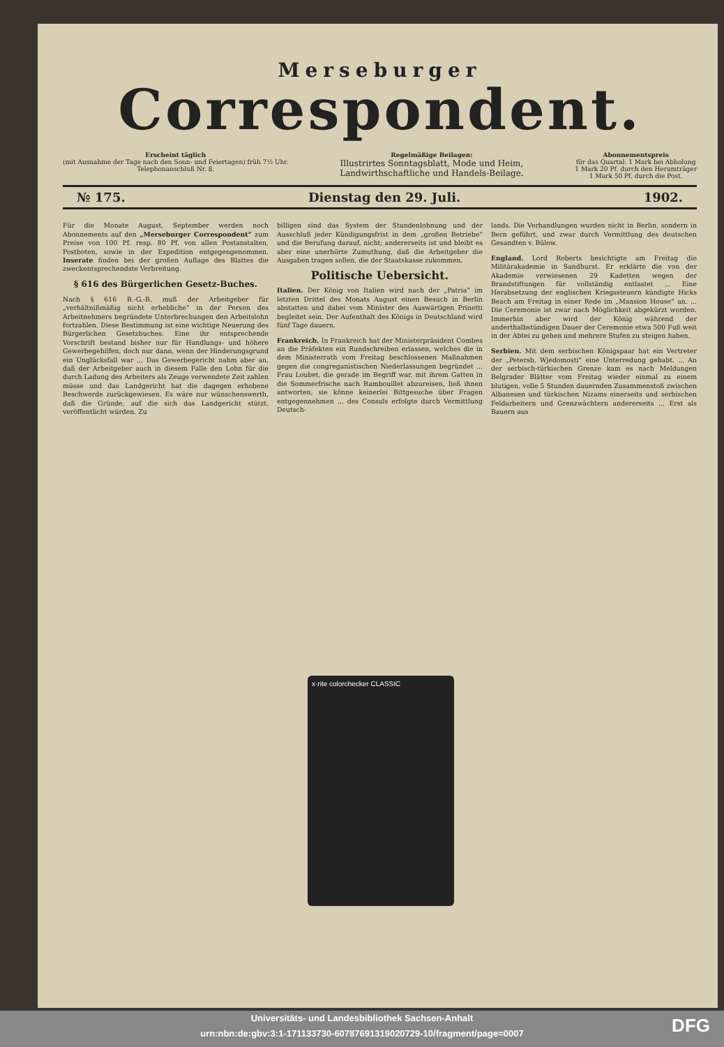Merseburger
Correspondent.
Erscheint täglich
(mit Ausnahme der Tage nach den Sonn- und Feiertagen) früh 7½ Uhr.
Telephonanschluß Nr. 8.
Regelmäßige Beilagen:
Illustrirtes Sonntagsblatt, Mode und Heim,
Landwirthschaftliche und Handels-Beilage.
Abonnementspreis
für das Quartal: 1 Mark bei Abholung
1 Mark 20 Pf. durch den Herumträger
1 Mark 50 Pf. durch die Post.
№ 175. Dienstag den 29. Juli. 1902.
Für die Monate August, September werden noch Abonnements auf den „Merseburger Correspondent“ zum Preise von 100 Pf. resp. 80 Pf. von allen Postanstalten, Postboten, sowie in der Expedition entgegengenommen. Inserate finden bei der großen Auflage des Blattes die zweckentsprechendste Verbreitung.
§ 616 des Bürgerlichen Gesetz-Buches.
Nach § 616 B.-G.-B. muß der Arbeitgeber für „verhältnißmäßig nicht erhebliche“ in der Person des Arbeitnehmers begründete Unterbrechungen den Arbeitslohn fortzahlen. Diese Bestimmung ist eine wichtige Neuerung des Bürgerlichen Gesetzbuches. Eine ihr entsprechende Vorschrift bestand bisher nur für Handlungs- und höhere Gewerbegehilfen, doch nur dann, wenn der Hinderungsgrund ein Unglücksfall war ... Das Gewerbegericht nahm aber an, daß der Arbeitgeber auch in diesem Falle den Lohn für die durch Ladung des Arbeiters als Zeuge verwendete Zeit zahlen müsse und das Landgericht hat die dagegen erhobene Beschwerde zurückgewiesen. Es wäre nur wünschenswerth, daß die Gründe, auf die sich das Landgericht stützt, veröffentlicht würden. Zu
billigen sind das System der Stundenlohnung und der Ausschluß jeder Kündigungsfrist in dem „großen Betriebe“ und die Berufung darauf, nicht; andererseits ist und bleibt es aber eine unerhörte Zumuthung, daß die Arbeitgeber die Ausgaben tragen sollen, die der Staatskasse zukommen.
Politische Uebersicht.
Italien. Der König von Italien wird nach der „Patria“ im letzten Drittel des Monats August einen Besuch in Berlin abstatten und dabei vom Minister des Auswärtigen Prinetti begleitet sein. Der Aufenthalt des Königs in Deutschland wird fünf Tage dauern.
Frankreich. In Frankreich hat der Ministerpräsident Combes an die Präfekten ein Rundschreiben erlassen, welches die in dem Ministerrath vom Freitag beschlossenen Maßnahmen gegen die congreganistischen Niederlassungen begründet ... Frau Loubet, die gerade im Begriff war, mit ihrem Gatten in die Sommerfrische nach Rambouillet abzureisen, ließ ihnen antworten, sie könne keinerlei Bittgesuche über Fragen entgegennehmen ... des Consuls erfolgte durch Vermittlung Deutsch-
lands. Die Verhandlungen wurden nicht in Berlin, sondern in Bern geführt, und zwar durch Vermittlung des deutschen Gesandten v. Bülow.
England. Lord Roberts besichtigte am Freitag die Militärakademie in Sandhurst. Er erklärte die von der Akademie verwiesenen 29 Kadetten wegen der Brandstiftungen für vollständig entlastet ... Eine Herabsetzung der englischen Kriegssteuern kündigte Hicks Beach am Freitag in einer Rede im „Mansion House“ an. ... Die Ceremonie ist zwar nach Möglichkeit abgekürzt worden. Immerhin aber wird der König während der anderthalbstündigen Dauer der Ceremonie etwa 500 Fuß weit in der Abtei zu gehen und mehrere Stufen zu steigen haben.
Serbien. Mit dem serbischen Königspaar hat ein Vertreter der „Petersb. Wjedomosti“ eine Unterredung gehabt. ... An der serbisch-türkischen Grenze kam es nach Meldungen Belgrader Blätter vom Freitag wieder einmal zu einem blutigen, volle 5 Stunden dauernden Zusammenstoß zwischen Albanesen und türkischen Nizams einerseits und serbischen Feldarbeitern und Grenzwächtern andererseits ... Erst als Bauern aus
x·rite colorchecker CLASSIC
Universitäts- und Landesbibliothek Sachsen-Anhalt
urn:nbn:de:gbv:3:1-171133730-60787691319020729-10/fragment/page=0007
DFG